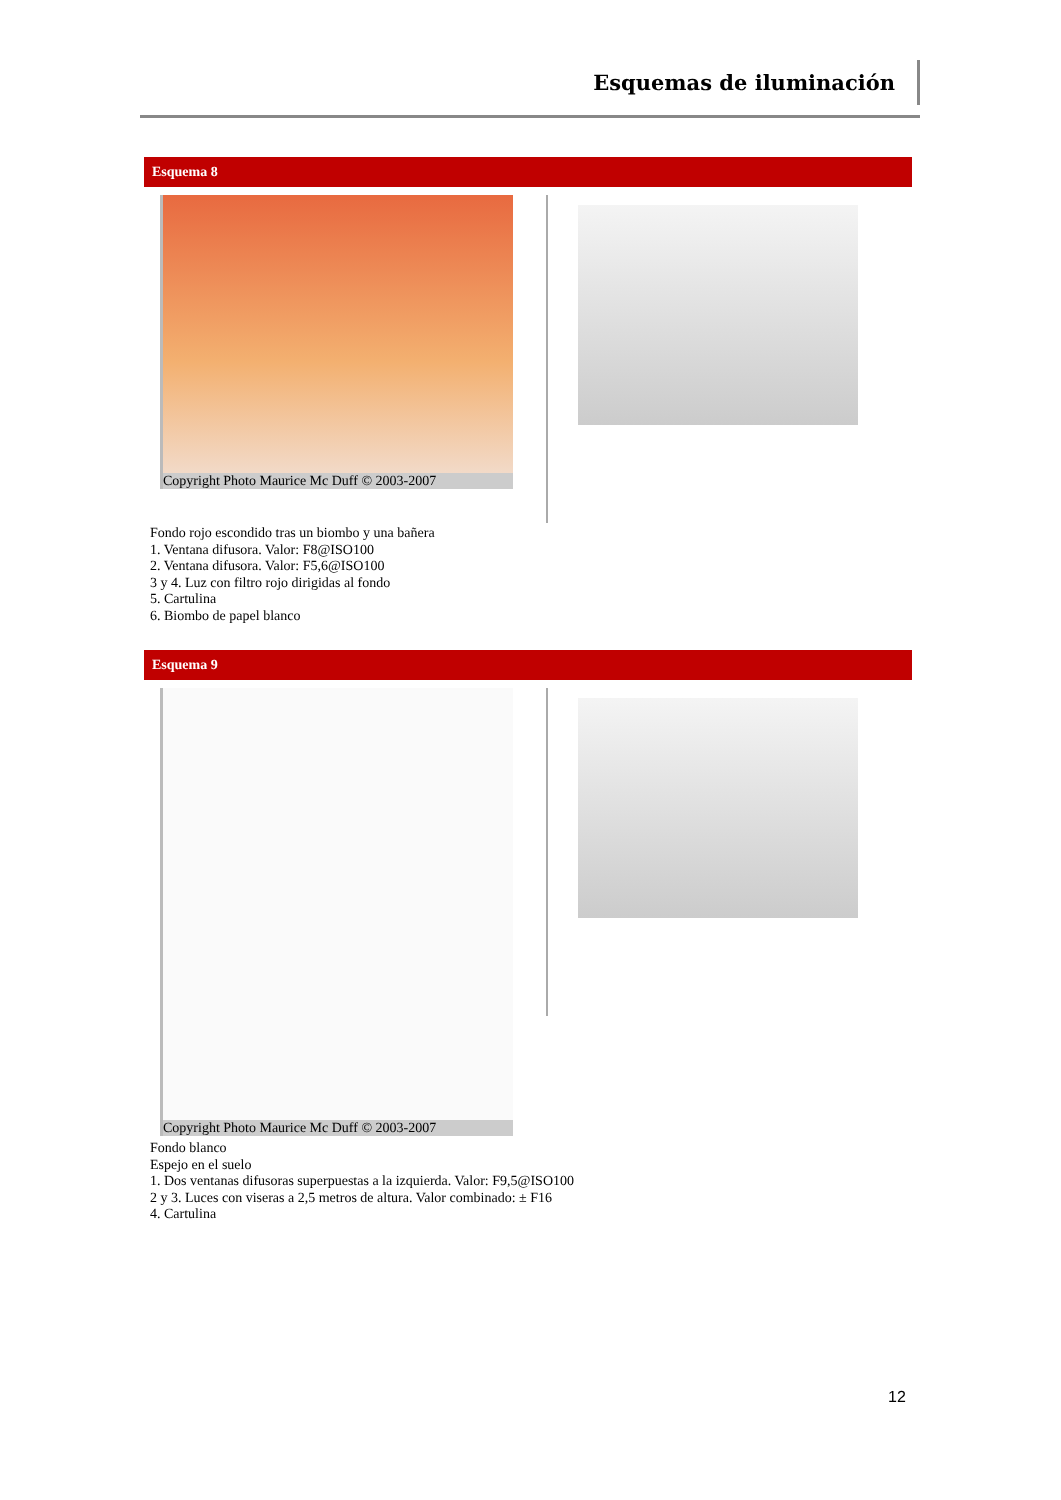Esquemas de iluminación
Esquema 8
Copyright Photo Maurice Mc Duff © 2003-2007
Fondo rojo escondido tras un biombo y una bañera
1. Ventana difusora. Valor: F8@ISO100
2. Ventana difusora. Valor: F5,6@ISO100
3 y 4. Luz con filtro rojo dirigidas al fondo
5. Cartulina
6. Biombo de papel blanco
Esquema 9
Copyright Photo Maurice Mc Duff © 2003-2007
Fondo blanco
Espejo en el suelo
1. Dos ventanas difusoras superpuestas a la izquierda. Valor: F9,5@ISO100
2 y 3. Luces con viseras a 2,5 metros de altura. Valor combinado: ± F16
4. Cartulina
12